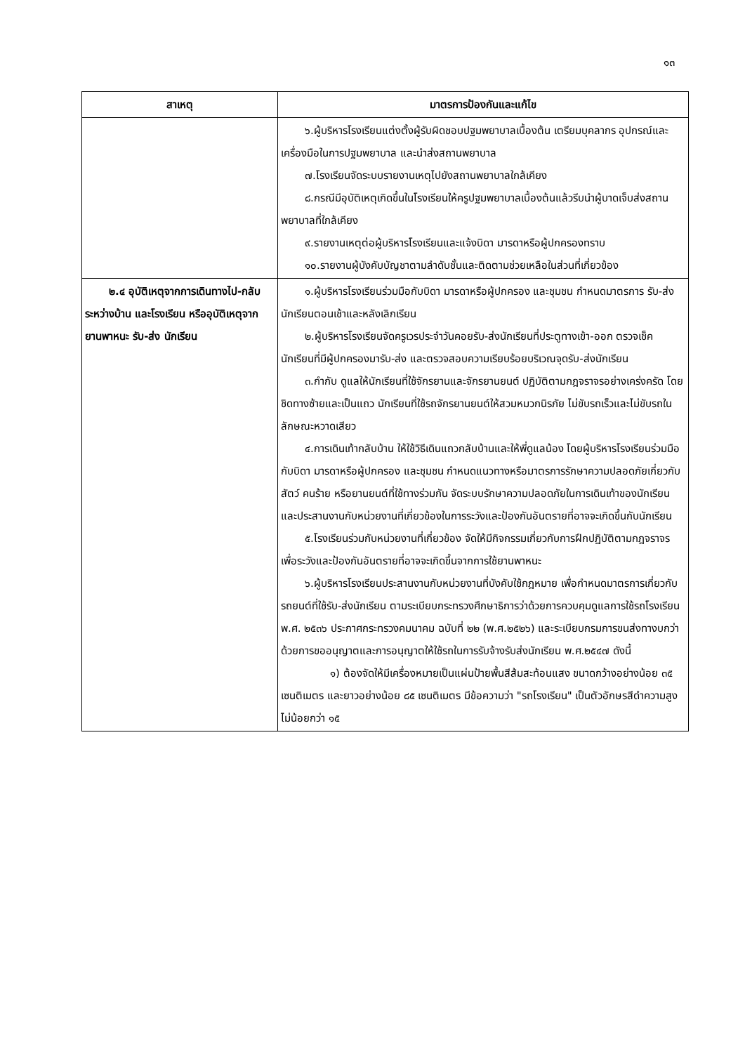๑๓
| สาเหตุ | มาตรการป้องกันและแก้ไข |
| --- | --- |
| | ๖.ผู้บริหารโรงเรียนแต่งตั้งผู้รับผิดชอบปฐมพยาบาลเบื้องต้น เตรียมบุคลากร อุปกรณ์และเครื่องมือในการปฐมพยาบาล และนำส่งสถานพยาบาล ๗.โรงเรียนจัดระบบรายงานเหตุไปยังสถานพยาบาลใกล้เคียง ๘.กรณีมีอุบัติเหตุเกิดขึ้นในโรงเรียนให้ครูปฐมพยาบาลเบื้องต้นแล้วรีบนำผู้บาดเจ็บส่งสถานพยาบาลที่ใกล้เคียง ๙.รายงานเหตุต่อผู้บริหารโรงเรียนและแจ้งบิดา มารดาหรือผู้ปกครองทราบ ๑๐.รายงานผู้บังคับบัญชาตามลำดับชั้นและติดตามช่วยเหลือในส่วนที่เกี่ยวข้อง |
| ๒.๔ อุบัติเหตุจากการเดินทางไป-กลับ ระหว่างบ้าน และโรงเรียน หรืออุบัติเหตุจากยานพาหนะ รับ-ส่ง นักเรียน | ๑.ผู้บริหารโรงเรียนร่วมมือกับบิดา มารดาหรือผู้ปกครอง และชุมชน กำหนดมาตรการ รับ-ส่งนักเรียนตอนเช้าและหลังเลิกเรียน ๒.ผู้บริหารโรงเรียนจัดครูเวรประจำวันคอยรับ-ส่งนักเรียนที่ประตูทางเข้า-ออก ตรวจเช็คนักเรียนที่มีผู้ปกครองมารับ-ส่ง และตรวจสอบความเรียบร้อยบริเวณจุดรับ-ส่งนักเรียน ๓.กำกับ ดูแลให้นักเรียนที่ใช้จักรยานและจักรยานยนต์ ปฏิบัติตามกฎจราจรอย่างเคร่งครัด โดยชิดทางซ้ายและเป็นแถว นักเรียนที่ใช้รถจักรยานยนต์ให้สวมหมวกนิรภัย ไม่ขับรถเร็วและไม่ขับรถในลักษณะหวาดเสียว ๔.การเดินเท้ากลับบ้าน ให้ใช้วิธีเดินแถวกลับบ้านและให้พี่ดูแลน้อง โดยผู้บริหารโรงเรียนร่วมมือกับบิดา มารดาหรือผู้ปกครอง และชุมชน กำหนดแนวทางหรือมาตรการรักษาความปลอดภัยเกี่ยวกับสัตว์ คนร้าย หรือยานยนต์ที่ใช้ทางร่วมกัน จัดระบบรักษาความปลอดภัยในการเดินเท้าของนักเรียน และประสานงานกับหน่วยงานที่เกี่ยวข้องในการระวังและป้องกันอันตรายที่อาจจะเกิดขึ้นกับนักเรียน ๕.โรงเรียนร่วมกับหน่วยงานที่เกี่ยวข้อง จัดให้มีกิจกรรมเกี่ยวกับการฝึกปฏิบัติตามกฎจราจร เพื่อระวังและป้องกันอันตรายที่อาจจะเกิดขึ้นจากการใช้ยานพาหนะ ๖.ผู้บริหารโรงเรียนประสานงานกับหน่วยงานที่บังคับใช้กฎหมาย เพื่อกำหนดมาตรการเกี่ยวกับรถยนต์ที่ใช้รับ-ส่งนักเรียน ตามระเบียบกระทรวงศึกษาธิการว่าด้วยการควบคุมดูแลการใช้รถโรงเรียน พ.ศ. ๒๕๓๖ ประกาศกระทรวงคมนาคม ฉบับที่ ๒๒ (พ.ศ.๒๕๒๖) และระเบียบกรมการขนส่งทางบกว่าด้วยการขออนุญาตและการอนุญาตให้ใช้รถในการรับจ้างรับส่งนักเรียน พ.ศ.๒๕๔๗ ดังนี้ ๑) ต้องจัดให้มีเครื่องหมายเป็นแผ่นป้ายพื้นสีส้มสะท้อนแสง ขนาดกว้างอย่างน้อย ๓๕ เซนติเมตร และยาวอย่างน้อย ๘๕ เซนติเมตร มีข้อความว่า "รถโรงเรียน" เป็นตัวอักษรสีดำความสูงไม่น้อยกว่า ๑๕ |